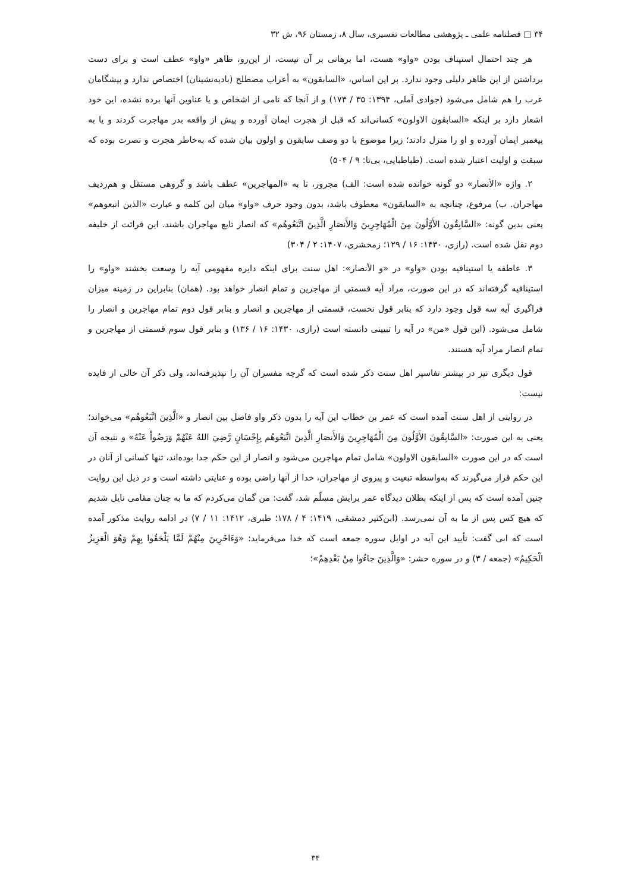۳۴ □ فصلنامه علمی ـ پژوهشی مطالعات تفسیری، سال ۸، زمستان ۹۶، ش ۳۲
هر چند احتمال استیناف بودن «واو» هست، اما برهانی بر آن نیست، از این‌رو، ظاهر «واو» عطف است و برای دست برداشتن از این ظاهر دلیلی وجود ندارد. بر این اساس، «السابقون» به أعراب مصطلح (بادیه‌نشینان) اختصاص ندارد و پیشگامان عرب را هم شامل می‌شود (جوادی آملی، ۱۳۹۴: ۳۵ / ۱۷۳) و از آنجا که نامی از اشخاص و یا عناوین آنها برده نشده، این خود اشعار دارد بر اینکه «السابقون الاولون» کسانی‌اند که قبل از هجرت ایمان آورده و پیش از واقعه بدر مهاجرت کردند و یا به پیغمبر ایمان آورده و او را منزل دادند؛ زیرا موضوع با دو وصف سابقون و اولون بیان شده که به‌خاطر هجرت و نصرت بوده که سبقت و اولیت اعتبار شده است. (طباطبایی، بی‌تا: ۹ / ۵۰۴)
۲. واژه «الأنصار» دو گونه خوانده شده است: الف) مجرور، تا به «المهاجرین» عطف باشد و گروهی مستقل و هم‌ردیف مهاجران. ب) مرفوع، چنانچه به «السابقون» معطوف باشد، بدون وجود حرف «واو» میان این کلمه و عبارت «الذین اتبعوهم» یعنی بدین گونه: «السَّابِقُونَ الأَوَّلُونَ مِنَ الْمُهَاجِرِينَ وَالأَنصَارِ الَّذِينَ اتَّبَعُوهُم» که انصار تابع مهاجران باشند. این قرائت از خلیفه دوم نقل شده است. (رازی، ۱۴۳۰: ۱۶ / ۱۲۹؛ زمخشری، ۱۴۰۷: ۲ / ۳۰۴)
۳. عاطفه یا استینافیه بودن «واو» در «و الأنصار»: اهل سنت برای اینکه دایره مفهومی آیه را وسعت بخشند «واو» را استینافیه گرفته‌اند که در این صورت، مراد آیه قسمتی از مهاجرین و تمام انصار خواهد بود. (همان) بنابراین در زمینه میزان فراگیری آیه سه قول وجود دارد که بنابر قول نخست، قسمتی از مهاجرین و انصار و بنابر قول دوم تمام مهاجرین و انصار را شامل می‌شود. (این قول «من» در آیه را تبیینی دانسته است (رازی، ۱۴۳۰: ۱۶ / ۱۳۶) و بنابر قول سوم قسمتی از مهاجرین و تمام انصار مراد آیه هستند.
قول دیگری نیز در بیشتر تفاسیر اهل سنت ذکر شده است که گرچه مفسران آن را نپذیرفته‌اند، ولی ذکر آن خالی از فایده نیست:
در روایتی از اهل سنت آمده است که عمر بن خطاب این آیه را بدون ذکر واو فاصل بین انصار و «الَّذِينَ اتَّبَعُوهُم» می‌خواند؛ یعنی به این صورت: «السَّابِقُونَ الأَوَّلُونَ مِنَ الْمُهَاجِرِينَ وَالأَنصَارِ الَّذِينَ اتَّبَعُوهُم بِإِحْسَانٍ رَّضِيَ اللهُ عَنْهُمْ وَرَضُواْ عَنْهُ» و نتیجه آن است که در این صورت «السابقون الاولون» شامل تمام مهاجرین می‌شود و انصار از این حکم جدا بوده‌اند، تنها کسانی از آنان در این حکم قرار می‌گیرند که به‌واسطه تبعیت و پیروی از مهاجران، خدا از آنها راضی بوده و عنایتی داشته است و در ذیل این روایت چنین آمده است که پس از اینکه بطلان دیدگاه عمر برایش مسلّم شد، گفت: من گمان می‌کردم که ما به چنان مقامی نایل شدیم که هیچ کس پس از ما به آن نمی‌رسد. (ابن‌کثیر دمشقی، ۱۴۱۹: ۴ / ۱۷۸؛ طبری، ۱۴۱۲: ۱۱ / ۷) در ادامه روایت مذکور آمده است که ابی گفت: تأیید این آیه در اوایل سوره جمعه است که خدا می‌فرماید: «وَءَاخَرِينَ مِنْهُمْ لَمَّا يَلْحَقُوا بِهِمْ وَهُوَ الْعَزِيزُ الْحَكِيمُ» (جمعه / ۳) و در سوره حشر: «وَالَّذِينَ جاءُوا مِنْ بَعْدِهِمْ»؛
۳۴